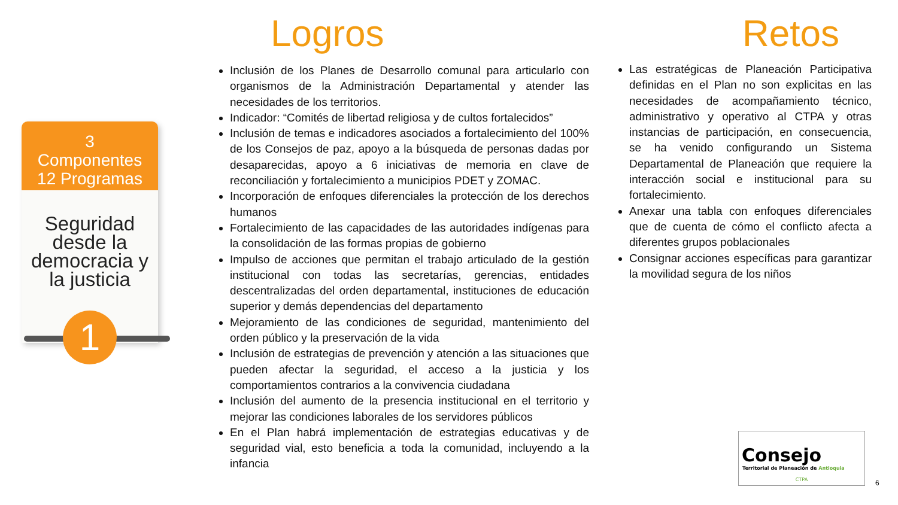3
Componentes
12 Programas
Seguridad desde la democracia y la justicia
1
Logros Retos
Inclusión de los Planes de Desarrollo comunal para articularlo con organismos de la Administración Departamental y atender las necesidades de los territorios.
Indicador: “Comités de libertad religiosa y de cultos fortalecidos”
Inclusión de temas e indicadores asociados a fortalecimiento del 100% de los Consejos de paz, apoyo a la búsqueda de personas dadas por desaparecidas, apoyo a 6 iniciativas de memoria en clave de reconciliación y fortalecimiento a municipios PDET y ZOMAC.
Incorporación de enfoques diferenciales la protección de los derechos humanos
Fortalecimiento de las capacidades de las autoridades indígenas para la consolidación de las formas propias de gobierno
Impulso de acciones que permitan el trabajo articulado de la gestión institucional con todas las secretarías, gerencias, entidades descentralizadas del orden departamental, instituciones de educación superior y demás dependencias del departamento
Mejoramiento de las condiciones de seguridad, mantenimiento del orden público y la preservación de la vida
Inclusión de estrategias de prevención y atención a las situaciones que pueden afectar la seguridad, el acceso a la justicia y los comportamientos contrarios a la convivencia ciudadana
Inclusión del aumento de la presencia institucional en el territorio y mejorar las condiciones laborales de los servidores públicos
En el Plan habrá implementación de estrategias educativas y de seguridad vial, esto beneficia a toda la comunidad, incluyendo a la infancia
Las estratégicas de Planeación Participativa definidas en el Plan no son explicitas en las necesidades de acompañamiento técnico, administrativo y operativo al CTPA y otras instancias de participación, en consecuencia, se ha venido configurando un Sistema Departamental de Planeación que requiere la interacción social e institucional para su fortalecimiento.
Anexar una tabla con enfoques diferenciales que de cuenta de cómo el conflicto afecta a diferentes grupos poblacionales
Consignar acciones específicas para garantizar la movilidad segura de los niños
Consejo
Territorial de Planeación de Antioquia
CTPA
6